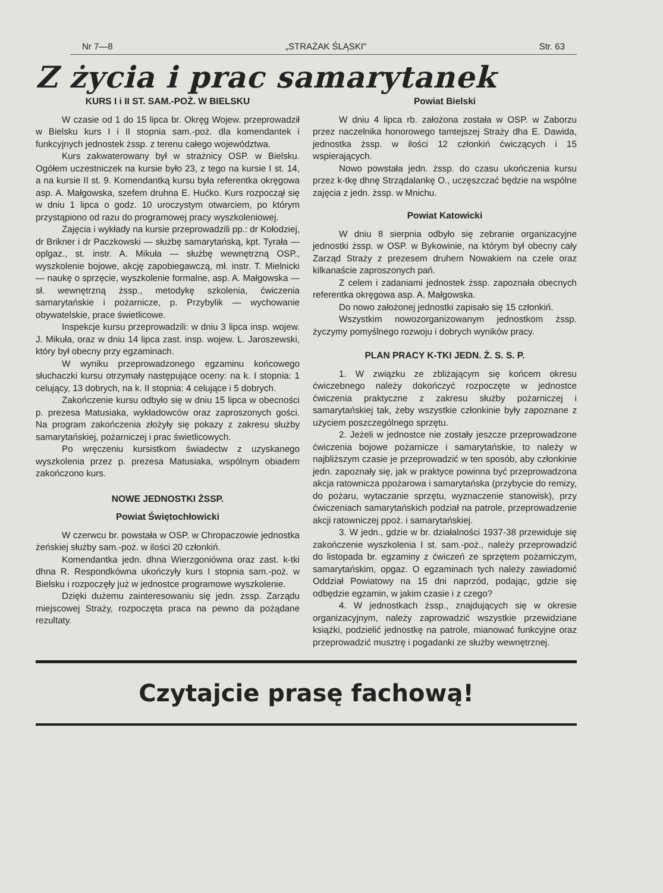Nr 7—8 „STRAŻAK ŚLĄSKI" Str. 63
Z życia i prac samarytanek
KURS I i II ST. SAM.-POŻ. W BIELSKU
W czasie od 1 do 15 lipca br. Okręg Wojew. przeprowadził w Bielsku kurs I i II stopnia sam.-poż. dla komendantek i funkcyjnych jednostek żssp. z terenu całego województwa.
Kurs zakwaterowany był w strażnicy OSP. w Bielsku. Ogółem uczestniczek na kursie było 23, z tego na kursie I st. 14, a na kursie II st. 9. Komendantką kursu była referentka okręgowa asp. A. Małgowska, szefem druhna E. Hućko. Kurs rozpoczął się w dniu 1 lipca o godz. 10 uroczystym otwarciem, po którym przystąpiono od razu do programowej pracy wyszkoleniowej.
Zajęcia i wykłady na kursie przeprowadzili pp.: dr Kołodziej, dr Brikner i dr Paczkowski — służbę samarytańską, kpt. Tyrała — oplgaz., st. instr. A. Mikuła — służbę wewnętrzną OSP., wyszkolenie bojowe, akcję zapobiegawczą, mł. instr. T. Mielnicki — naukę o sprzęcie, wyszkolenie formalne, asp. A. Małgowska — sł. wewnętrzną żssp., metodykę szkolenia, ćwiczenia samarytańskie i pożarnicze, p. Przybylik — wychowanie obywatelskie, prace świetlicowe.
Inspekcje kursu przeprowadzili: w dniu 3 lipca insp. wojew. J. Mikuła, oraz w dniu 14 lipca zast. insp. wojew. L. Jaroszewski, który był obecny przy egzaminach.
W wyniku przeprowadzonego egzaminu końcowego słuchaczki kursu otrzymały następujące oceny: na k. I stopnia: 1 celujący, 13 dobrych, na k. II stopnia: 4 celujące i 5 dobrych.
Zakończenie kursu odbyło się w dniu 15 lipca w obecności p. prezesa Matusiaka, wykładowców oraz zaproszonych gości. Na program zakończenia złożyły się pokazy z zakresu służby samarytańskiej, pożarniczej i prac świetlicowych.
Po wręczeniu kursistkom świadectw z uzyskanego wyszkolenia przez p. prezesa Matusiaka, wspólnym obiadem zakończono kurs.
NOWE JEDNOSTKI ŻSSP.
Powiat Świętochłowicki
W czerwcu br. powstała w OSP. w Chropaczowie jednostka żeńskiej służby sam.-poż. w ilości 20 członkiń.
Komendantka jedn. dhna Wierzgoniówna oraz zast. k-tki dhna R. Respondkówna ukończyły kurs I stopnia sam.-poż. w Bielsku i rozpoczęły już w jednostce programowe wyszkolenie.
Dzięki dużemu zainteresowaniu się jedn. żssp. Zarządu miejscowej Straży, rozpoczęta praca na pewno da pożądane rezultaty.
Powiat Bielski
W dniu 4 lipca rb. założona została w OSP. w Zaborzu przez naczelnika honorowego tamtejszej Straży dha E. Dawida, jednostka żssp. w ilości 12 członkiń ćwiczących i 15 wspierających.
Nowo powstała jedn. żssp. do czasu ukończenia kursu przez k-tkę dhnę Strządalankę O., uczęszczać będzie na wspólne zajęcia z jedn. żssp. w Mnichu.
Powiat Katowicki
W dniu 8 sierpnia odbyło się zebranie organizacyjne jednostki żssp. w OSP. w Bykowinie, na którym był obecny cały Zarząd Straży z prezesem druhem Nowakiem na czele oraz kilkanaście zaproszonych pań.
Z celem i zadaniami jednostek żssp. zapoznała obecnych referentka okręgowa asp. A. Małgowska.
Do nowo założonej jednostki zapisało się 15 członkiń.
Wszystkim nowozorganizowanym jednostkom żssp. życzymy pomyślnego rozwoju i dobrych wyników pracy.
PLAN PRACY K-TKI JEDN. Ż. S. S. P.
1. W związku ze zbliżającym się końcem okresu ćwiczebnego należy dokończyć rozpoczęte w jednostce ćwiczenia praktyczne z zakresu służby pożarniczej i samarytańskiej tak, żeby wszystkie członkinie były zapoznane z użyciem poszczególnego sprzętu.
2. Jeżeli w jednostce nie zostały jeszcze przeprowadzone ćwiczenia bojowe pożarnicze i samarytańskie, to należy w najbliższym czasie je przeprowadzić w ten sposób, aby członkinie jedn. zapoznały się, jak w praktyce powinna być przeprowadzona akcja ratownicza ppożarowa i samarytańska (przybycie do remizy, do pożaru, wytaczanie sprzętu, wyznaczenie stanowisk), przy ćwiczeniach samarytańskich podział na patrole, przeprowadzenie akcji ratowniczej ppoż. i samarytańskiej.
3. W jedn., gdzie w br. działalności 1937-38 przewiduje się zakończenie wyszkolenia I st. sam.-poż., należy przeprowadzić do listopada br. egzaminy z ćwiczeń ze sprzętem pożarniczym, samarytańskim, opgaz. O egzaminach tych należy zawiadomić Oddział Powiatowy na 15 dni naprzód, podając, gdzie się odbędzie egzamin, w jakim czasie i z czego?
4. W jednostkach żssp., znajdujących się w okresie organizacyjnym, należy zaprowadzić wszystkie przewidziane książki, podzielić jednostkę na patrole, mianować funkcyjne oraz przeprowadzić musztrę i pogadanki ze służby wewnętrznej.
Czytajcie prasę fachową!